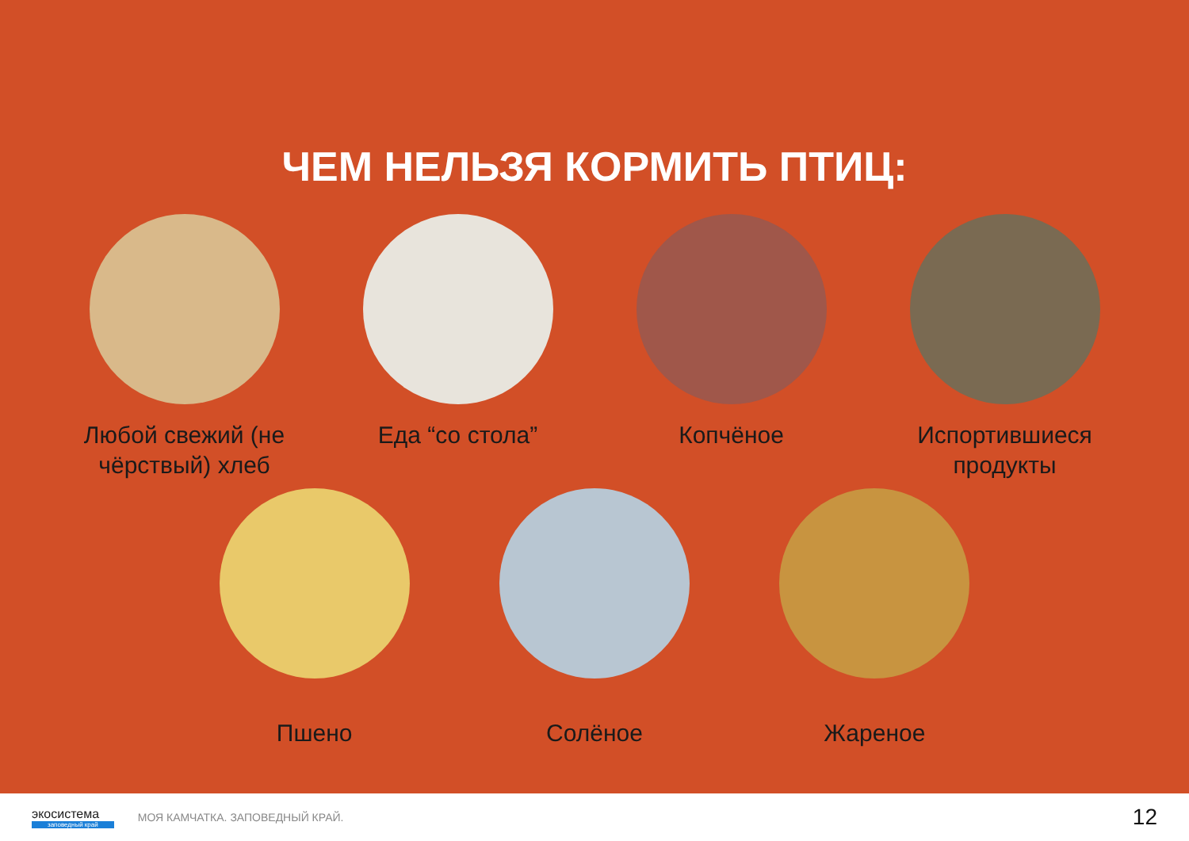ЧЕМ НЕЛЬЗЯ КОРМИТЬ ПТИЦ:
Любой свежий (не чёрствый) хлеб
Еда “со стола” Копчёное Испортившиеся продукты
Пшено Солёное Жареное
экосистема
заповедный край
МОЯ КАМЧАТКА. ЗАПОВЕДНЫЙ КРАЙ.
12